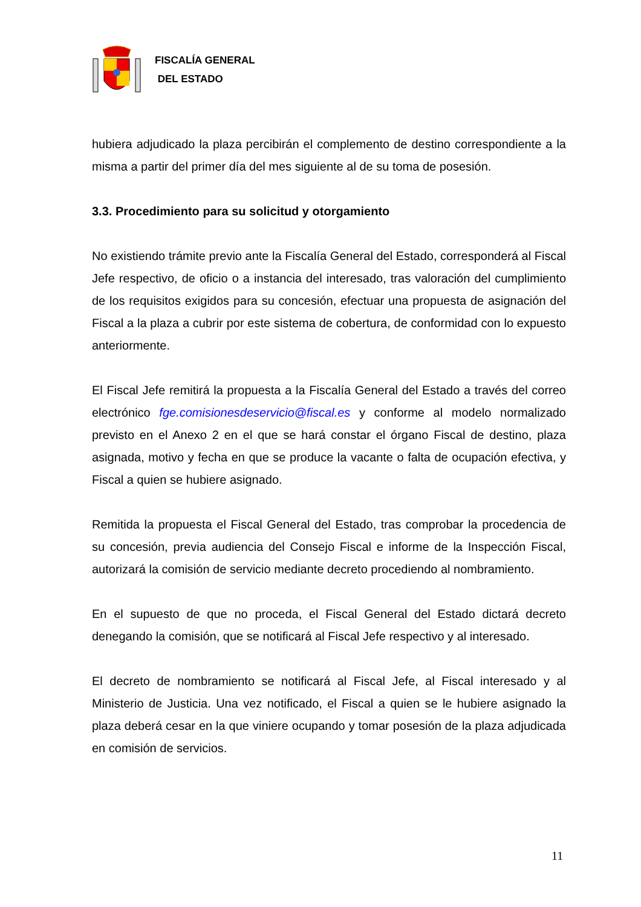FISCALÍA GENERAL
DEL ESTADO
hubiera adjudicado la plaza percibirán el complemento de destino correspondiente a la misma a partir del primer día del mes siguiente al de su toma de posesión.
3.3. Procedimiento para su solicitud y otorgamiento
No existiendo trámite previo ante la Fiscalía General del Estado, corresponderá al Fiscal Jefe respectivo, de oficio o a instancia del interesado, tras valoración del cumplimiento de los requisitos exigidos para su concesión, efectuar una propuesta de asignación del Fiscal a la plaza a cubrir por este sistema de cobertura, de conformidad con lo expuesto anteriormente.
El Fiscal Jefe remitirá la propuesta a la Fiscalía General del Estado a través del correo electrónico fge.comisionesdeservicio@fiscal.es y conforme al modelo normalizado previsto en el Anexo 2 en el que se hará constar el órgano Fiscal de destino, plaza asignada, motivo y fecha en que se produce la vacante o falta de ocupación efectiva, y Fiscal a quien se hubiere asignado.
Remitida la propuesta el Fiscal General del Estado, tras comprobar la procedencia de su concesión, previa audiencia del Consejo Fiscal e informe de la Inspección Fiscal, autorizará la comisión de servicio mediante decreto procediendo al nombramiento.
En el supuesto de que no proceda, el Fiscal General del Estado dictará decreto denegando la comisión, que se notificará al Fiscal Jefe respectivo y al interesado.
El decreto de nombramiento se notificará al Fiscal Jefe, al Fiscal interesado y al Ministerio de Justicia. Una vez notificado, el Fiscal a quien se le hubiere asignado la plaza deberá cesar en la que viniere ocupando y tomar posesión de la plaza adjudicada en comisión de servicios.
11